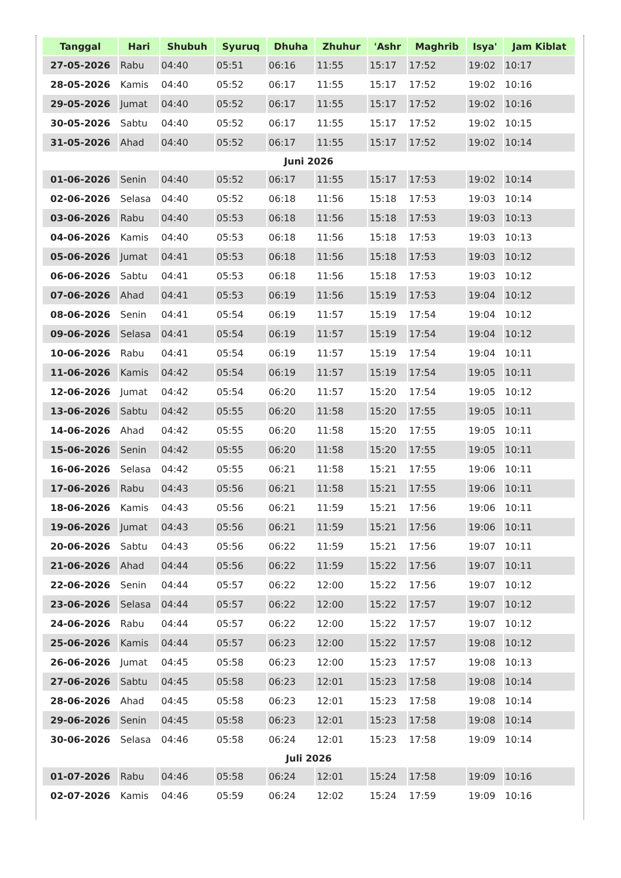| Tanggal | Hari | Shubuh | Syuruq | Dhuha | Zhuhur | 'Ashr | Maghrib | Isya' | Jam Kiblat |
| --- | --- | --- | --- | --- | --- | --- | --- | --- | --- |
| 27-05-2026 | Rabu | 04:40 | 05:51 | 06:16 | 11:55 | 15:17 | 17:52 | 19:02 | 10:17 |
| 28-05-2026 | Kamis | 04:40 | 05:52 | 06:17 | 11:55 | 15:17 | 17:52 | 19:02 | 10:16 |
| 29-05-2026 | Jumat | 04:40 | 05:52 | 06:17 | 11:55 | 15:17 | 17:52 | 19:02 | 10:16 |
| 30-05-2026 | Sabtu | 04:40 | 05:52 | 06:17 | 11:55 | 15:17 | 17:52 | 19:02 | 10:15 |
| 31-05-2026 | Ahad | 04:40 | 05:52 | 06:17 | 11:55 | 15:17 | 17:52 | 19:02 | 10:14 |
| Juni 2026 | | | | | | | | | |
| 01-06-2026 | Senin | 04:40 | 05:52 | 06:17 | 11:55 | 15:17 | 17:53 | 19:02 | 10:14 |
| 02-06-2026 | Selasa | 04:40 | 05:52 | 06:18 | 11:56 | 15:18 | 17:53 | 19:03 | 10:14 |
| 03-06-2026 | Rabu | 04:40 | 05:53 | 06:18 | 11:56 | 15:18 | 17:53 | 19:03 | 10:13 |
| 04-06-2026 | Kamis | 04:40 | 05:53 | 06:18 | 11:56 | 15:18 | 17:53 | 19:03 | 10:13 |
| 05-06-2026 | Jumat | 04:41 | 05:53 | 06:18 | 11:56 | 15:18 | 17:53 | 19:03 | 10:12 |
| 06-06-2026 | Sabtu | 04:41 | 05:53 | 06:18 | 11:56 | 15:18 | 17:53 | 19:03 | 10:12 |
| 07-06-2026 | Ahad | 04:41 | 05:53 | 06:19 | 11:56 | 15:19 | 17:53 | 19:04 | 10:12 |
| 08-06-2026 | Senin | 04:41 | 05:54 | 06:19 | 11:57 | 15:19 | 17:54 | 19:04 | 10:12 |
| 09-06-2026 | Selasa | 04:41 | 05:54 | 06:19 | 11:57 | 15:19 | 17:54 | 19:04 | 10:12 |
| 10-06-2026 | Rabu | 04:41 | 05:54 | 06:19 | 11:57 | 15:19 | 17:54 | 19:04 | 10:11 |
| 11-06-2026 | Kamis | 04:42 | 05:54 | 06:19 | 11:57 | 15:19 | 17:54 | 19:05 | 10:11 |
| 12-06-2026 | Jumat | 04:42 | 05:54 | 06:20 | 11:57 | 15:20 | 17:54 | 19:05 | 10:12 |
| 13-06-2026 | Sabtu | 04:42 | 05:55 | 06:20 | 11:58 | 15:20 | 17:55 | 19:05 | 10:11 |
| 14-06-2026 | Ahad | 04:42 | 05:55 | 06:20 | 11:58 | 15:20 | 17:55 | 19:05 | 10:11 |
| 15-06-2026 | Senin | 04:42 | 05:55 | 06:20 | 11:58 | 15:20 | 17:55 | 19:05 | 10:11 |
| 16-06-2026 | Selasa | 04:42 | 05:55 | 06:21 | 11:58 | 15:21 | 17:55 | 19:06 | 10:11 |
| 17-06-2026 | Rabu | 04:43 | 05:56 | 06:21 | 11:58 | 15:21 | 17:55 | 19:06 | 10:11 |
| 18-06-2026 | Kamis | 04:43 | 05:56 | 06:21 | 11:59 | 15:21 | 17:56 | 19:06 | 10:11 |
| 19-06-2026 | Jumat | 04:43 | 05:56 | 06:21 | 11:59 | 15:21 | 17:56 | 19:06 | 10:11 |
| 20-06-2026 | Sabtu | 04:43 | 05:56 | 06:22 | 11:59 | 15:21 | 17:56 | 19:07 | 10:11 |
| 21-06-2026 | Ahad | 04:44 | 05:56 | 06:22 | 11:59 | 15:22 | 17:56 | 19:07 | 10:11 |
| 22-06-2026 | Senin | 04:44 | 05:57 | 06:22 | 12:00 | 15:22 | 17:56 | 19:07 | 10:12 |
| 23-06-2026 | Selasa | 04:44 | 05:57 | 06:22 | 12:00 | 15:22 | 17:57 | 19:07 | 10:12 |
| 24-06-2026 | Rabu | 04:44 | 05:57 | 06:22 | 12:00 | 15:22 | 17:57 | 19:07 | 10:12 |
| 25-06-2026 | Kamis | 04:44 | 05:57 | 06:23 | 12:00 | 15:22 | 17:57 | 19:08 | 10:12 |
| 26-06-2026 | Jumat | 04:45 | 05:58 | 06:23 | 12:00 | 15:23 | 17:57 | 19:08 | 10:13 |
| 27-06-2026 | Sabtu | 04:45 | 05:58 | 06:23 | 12:01 | 15:23 | 17:58 | 19:08 | 10:14 |
| 28-06-2026 | Ahad | 04:45 | 05:58 | 06:23 | 12:01 | 15:23 | 17:58 | 19:08 | 10:14 |
| 29-06-2026 | Senin | 04:45 | 05:58 | 06:23 | 12:01 | 15:23 | 17:58 | 19:08 | 10:14 |
| 30-06-2026 | Selasa | 04:46 | 05:58 | 06:24 | 12:01 | 15:23 | 17:58 | 19:09 | 10:14 |
| Juli 2026 | | | | | | | | | |
| 01-07-2026 | Rabu | 04:46 | 05:58 | 06:24 | 12:01 | 15:24 | 17:58 | 19:09 | 10:16 |
| 02-07-2026 | Kamis | 04:46 | 05:59 | 06:24 | 12:02 | 15:24 | 17:59 | 19:09 | 10:16 |